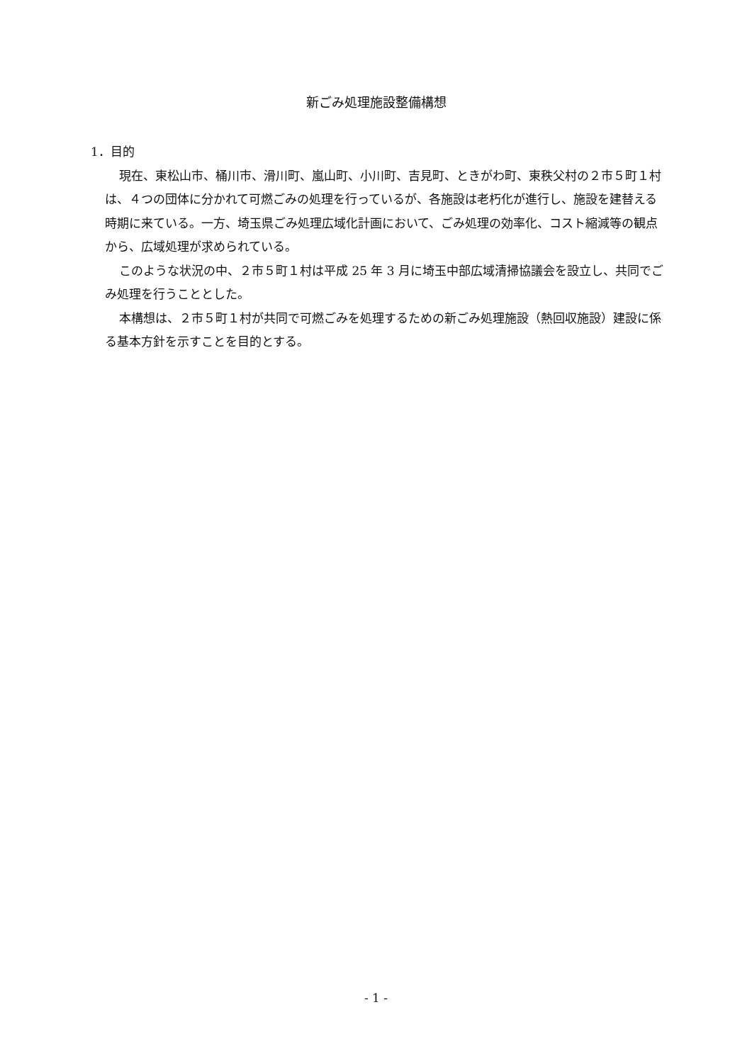新ごみ処理施設整備構想
1．目的
現在、東松山市、桶川市、滑川町、嵐山町、小川町、吉見町、ときがわ町、東秩父村の２市５町１村は、４つの団体に分かれて可燃ごみの処理を行っているが、各施設は老朽化が進行し、施設を建替える時期に来ている。一方、埼玉県ごみ処理広域化計画において、ごみ処理の効率化、コスト縮減等の観点から、広域処理が求められている。
このような状況の中、２市５町１村は平成 25 年 3 月に埼玉中部広域清掃協議会を設立し、共同でごみ処理を行うこととした。
本構想は、２市５町１村が共同で可燃ごみを処理するための新ごみ処理施設（熱回収施設）建設に係る基本方針を示すことを目的とする。
- 1 -